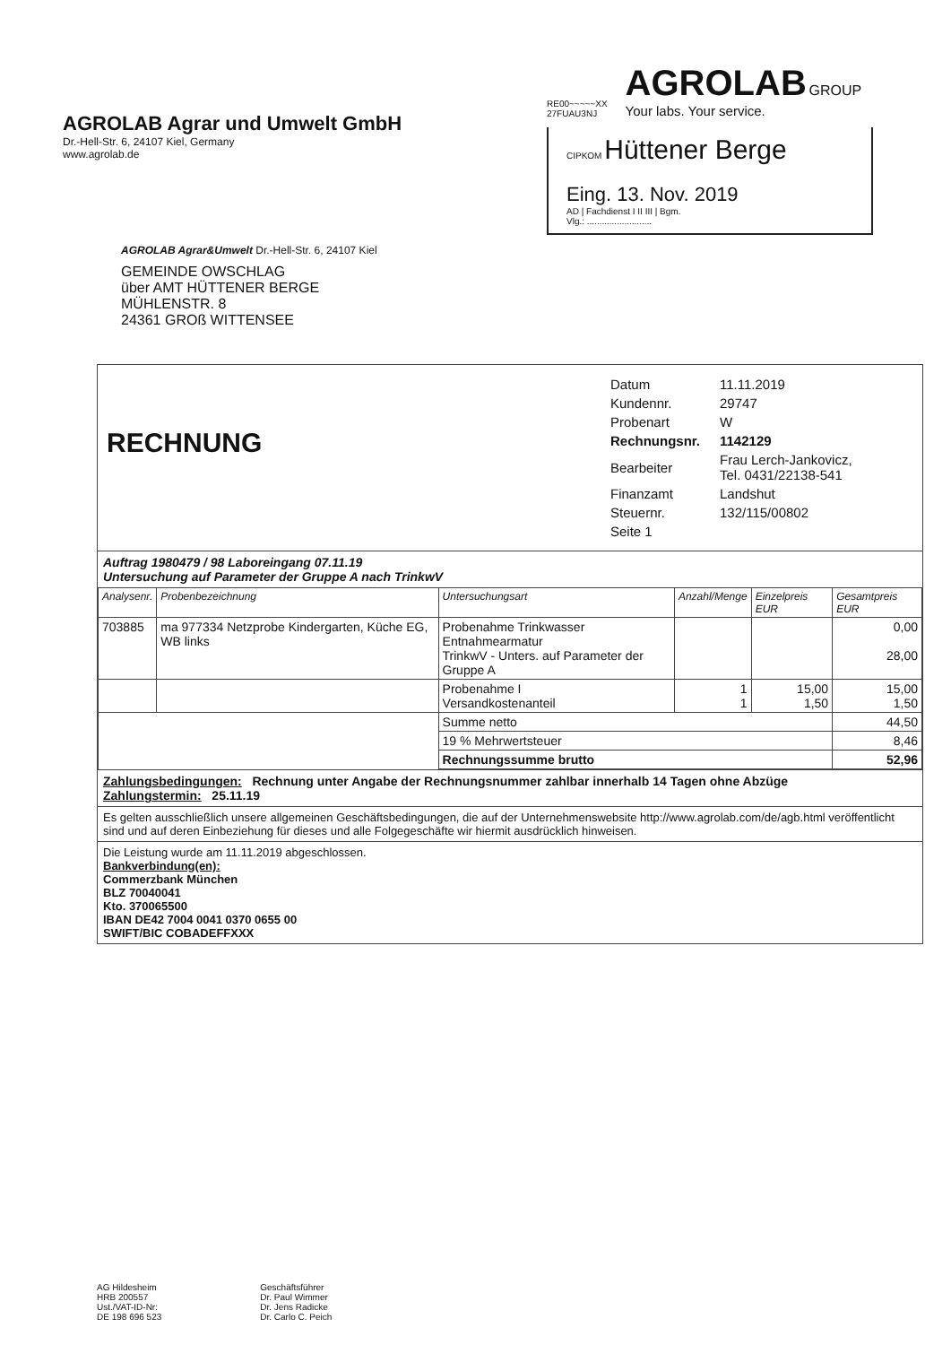AGROLAB Agrar und Umwelt GmbH
Dr.-Hell-Str. 6, 24107 Kiel, Germany
www.agrolab.de
RE00~~~~~XX
27FUAU3NJ
AGROLAB GROUP
Your labs. Your service.
CIPKOM Hüttener Berge
Eing. 13. Nov. 2019
AD | Fachdienst I II III | Bgm.
Vlg.: ..........................
AGROLAB Agrar&Umwelt Dr.-Hell-Str. 6, 24107 Kiel
GEMEINDE OWSCHLAG
über AMT HÜTTENER BERGE
MÜHLENSTR. 8
24361 GROß WITTENSEE
RECHNUNG
| Datum | 11.11.2019 |
| Kundennr. | 29747 |
| Probenart | W |
| Rechnungsnr. | 1142129 |
| Bearbeiter | Frau Lerch-Jankovicz, Tel. 0431/22138-541 |
| Finanzamt | Landshut |
| Steuernr. | 132/115/00802 |
| Seite 1 | |
Auftrag 1980479 / 98 Laboreingang 07.11.19
Untersuchung auf Parameter der Gruppe A nach TrinkwV
| Analysenr. | Probenbezeichnung | Untersuchungsart | Anzahl/Menge | Einzelpreis EUR | Gesamtpreis EUR |
| --- | --- | --- | --- | --- | --- |
| 703885 | ma 977334 Netzprobe Kindergarten, Küche EG, WB links | Probenahme Trinkwasser Entnahmearmatur TrinkwV - Unters. auf Parameter der Gruppe A | | | 0,00 28,00 |
| | | Probenahme I Versandkostenanteil | 1 1 | 15,00 1,50 | 15,00 1,50 |
| | | Summe netto | | | 44,50 |
| | | 19 % Mehrwertsteuer | | | 8,46 |
| | | Rechnungssumme brutto | | | 52,96 |
Zahlungsbedingungen: Rechnung unter Angabe der Rechnungsnummer zahlbar innerhalb 14 Tagen ohne Abzüge
Zahlungstermin: 25.11.19
Es gelten ausschließlich unsere allgemeinen Geschäftsbedingungen, die auf der Unternehmenswebsite http://www.agrolab.com/de/agb.html veröffentlicht sind und auf deren Einbeziehung für dieses und alle Folgegeschäfte wir hiermit ausdrücklich hinweisen.
Die Leistung wurde am 11.11.2019 abgeschlossen.
Bankverbindung(en):
Commerzbank München
BLZ 70040041
Kto. 370065500
IBAN DE42 7004 0041 0370 0655 00
SWIFT/BIC COBADEFFXXX
AG Hildesheim
HRB 200557
Ust./VAT-ID-Nr:
DE 198 696 523
Geschäftsführer
Dr. Paul Wimmer
Dr. Jens Radicke
Dr. Carlo C. Peich